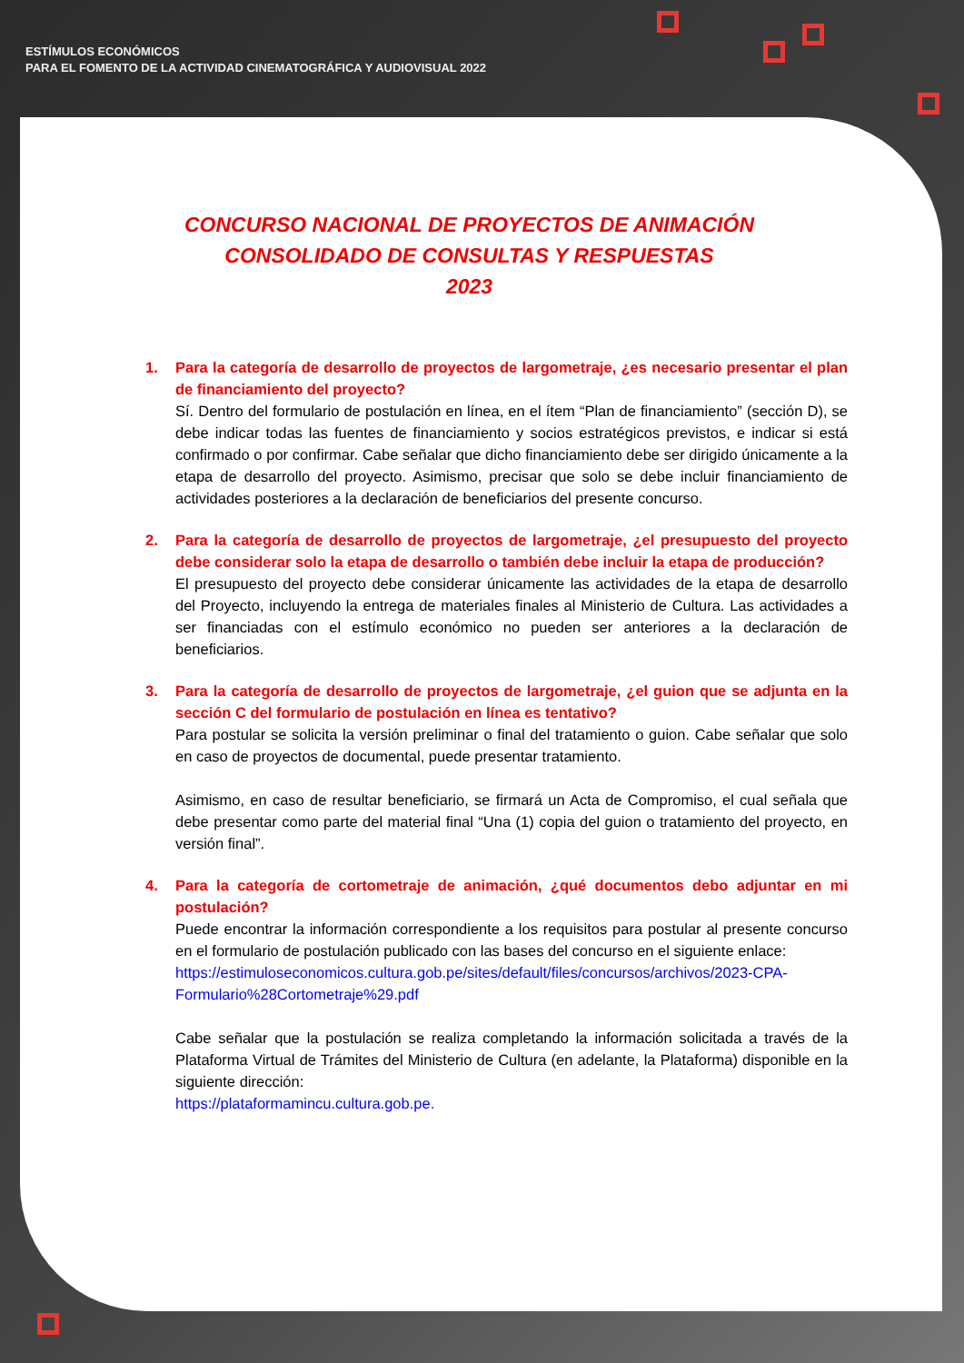ESTÍMULOS ECONÓMICOS
PARA EL FOMENTO DE LA ACTIVIDAD CINEMATOGRÁFICA Y AUDIOVISUAL 2022
CONCURSO NACIONAL DE PROYECTOS DE ANIMACIÓN
CONSOLIDADO DE CONSULTAS Y RESPUESTAS
2023
1. Para la categoría de desarrollo de proyectos de largometraje, ¿es necesario presentar el plan de financiamiento del proyecto?
Sí. Dentro del formulario de postulación en línea, en el ítem “Plan de financiamiento” (sección D), se debe indicar todas las fuentes de financiamiento y socios estratégicos previstos, e indicar si está confirmado o por confirmar. Cabe señalar que dicho financiamiento debe ser dirigido únicamente a la etapa de desarrollo del proyecto. Asimismo, precisar que solo se debe incluir financiamiento de actividades posteriores a la declaración de beneficiarios del presente concurso.
2. Para la categoría de desarrollo de proyectos de largometraje, ¿el presupuesto del proyecto debe considerar solo la etapa de desarrollo o también debe incluir la etapa de producción?
El presupuesto del proyecto debe considerar únicamente las actividades de la etapa de desarrollo del Proyecto, incluyendo la entrega de materiales finales al Ministerio de Cultura. Las actividades a ser financiadas con el estímulo económico no pueden ser anteriores a la declaración de beneficiarios.
3. Para la categoría de desarrollo de proyectos de largometraje, ¿el guion que se adjunta en la sección C del formulario de postulación en línea es tentativo?
Para postular se solicita la versión preliminar o final del tratamiento o guion. Cabe señalar que solo en caso de proyectos de documental, puede presentar tratamiento.
Asimismo, en caso de resultar beneficiario, se firmará un Acta de Compromiso, el cual señala que debe presentar como parte del material final “Una (1) copia del guion o tratamiento del proyecto, en versión final”.
4. Para la categoría de cortometraje de animación, ¿qué documentos debo adjuntar en mi postulación?
Puede encontrar la información correspondiente a los requisitos para postular al presente concurso en el formulario de postulación publicado con las bases del concurso en el siguiente enlace:
https://estimuloseconomicos.cultura.gob.pe/sites/default/files/concursos/archivos/2023-CPA-Formulario%28Cortometraje%29.pdf
Cabe señalar que la postulación se realiza completando la información solicitada a través de la Plataforma Virtual de Trámites del Ministerio de Cultura (en adelante, la Plataforma) disponible en la siguiente dirección:
https://plataformamincu.cultura.gob.pe.